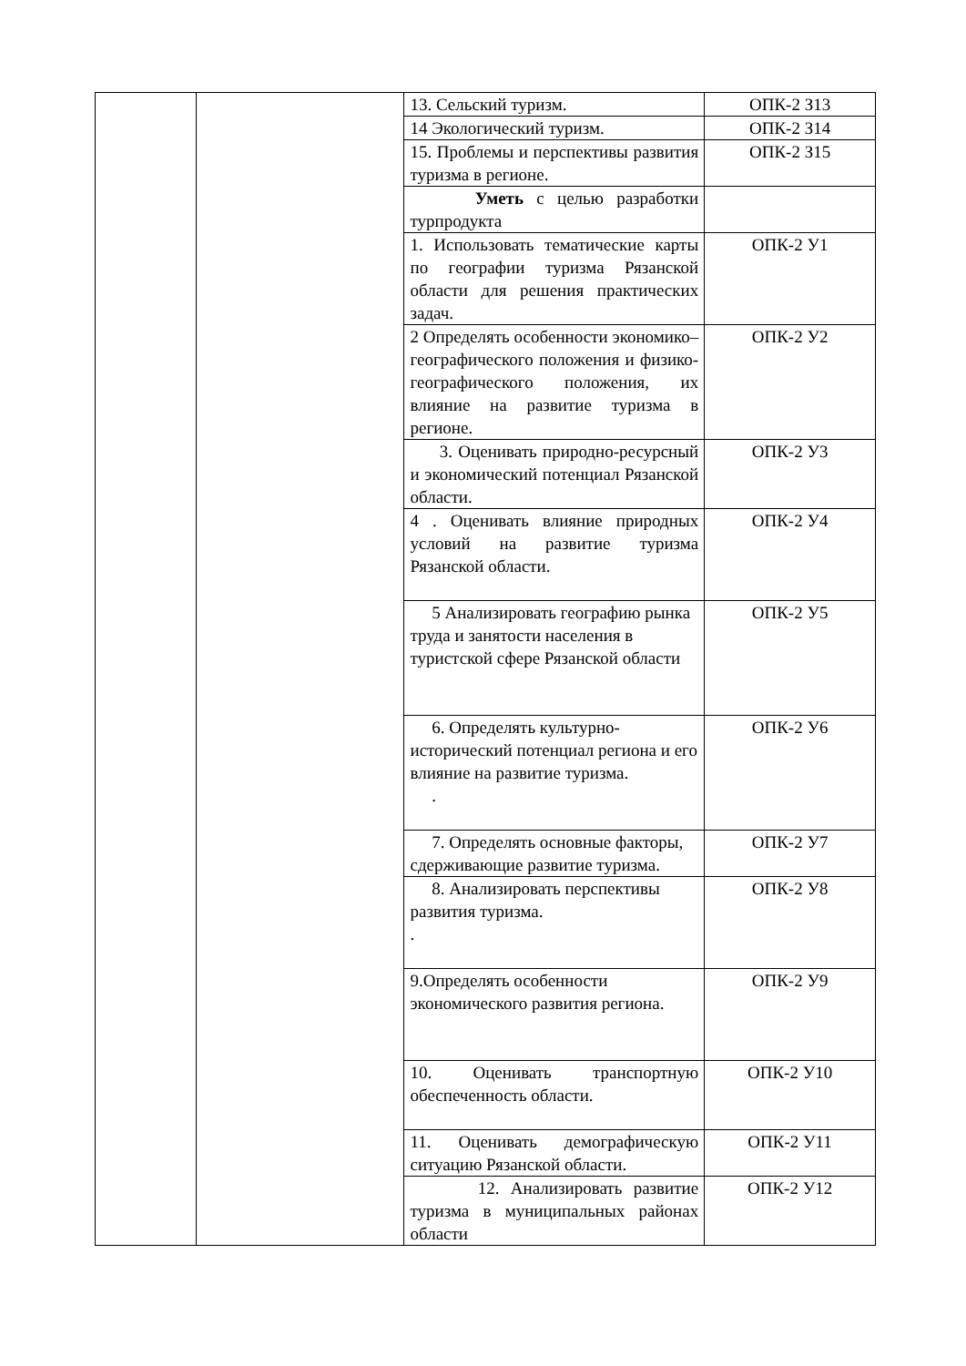| | | 13. Сельский туризм. | ОПК-2 З13 |
| | | 14 Экологический туризм. | ОПК-2 З14 |
| | | 15. Проблемы и перспективы развития туризма в регионе. | ОПК-2 З15 |
| | | Уметь с целью разработки турпродукта | |
| | | 1. Использовать тематические карты по географии туризма Рязанской области для решения практических задач. | ОПК-2 У1 |
| | | 2 Определять особенности экономико– географического положения и физико-географического положения, их влияние на развитие туризма в регионе. | ОПК-2 У2 |
| | | 3. Оценивать природно-ресурсный и экономический потенциал Рязанской области. | ОПК-2 У3 |
| | | 4 . Оценивать влияние природных условий на развитие туризма Рязанской области. | ОПК-2 У4 |
| | | 5 Анализировать географию рынка труда и занятости населения в туристской сфере Рязанской области | ОПК-2 У5 |
| | | 6. Определять культурно-исторический потенциал региона и его влияние на развитие туризма. . | ОПК-2 У6 |
| | | 7. Определять основные факторы, сдерживающие развитие туризма. | ОПК-2 У7 |
| | | 8. Анализировать перспективы развития туризма. . | ОПК-2 У8 |
| | | 9.Определять особенности экономического развития региона. | ОПК-2 У9 |
| | | 10. Оценивать транспортную обеспеченность области. | ОПК-2 У10 |
| | | 11. Оценивать демографическую ситуацию Рязанской области. | ОПК-2 У11 |
| | | 12. Анализировать развитие туризма в муниципальных районах области | ОПК-2 У12 |